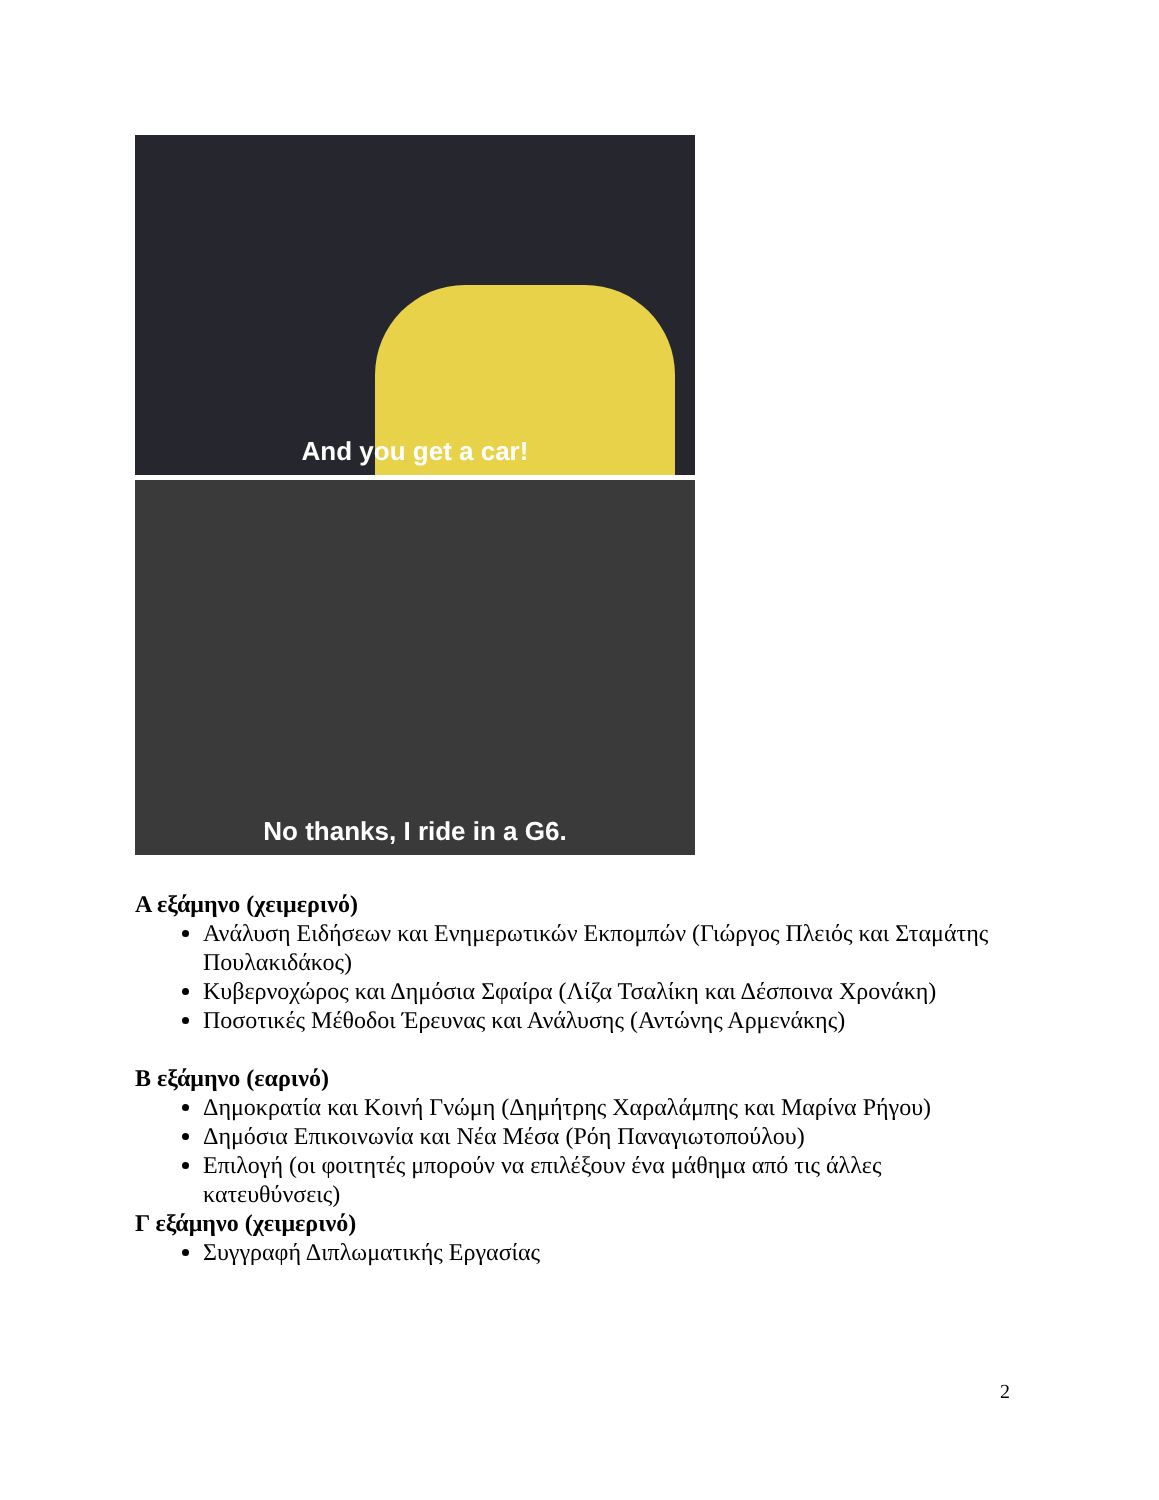And you get a car!
No thanks, I ride in a G6.
Α εξάμηνο (χειμερινό)
Ανάλυση Ειδήσεων και Ενημερωτικών Εκπομπών (Γιώργος Πλειός και Σταμάτης Πουλακιδάκος)
Κυβερνοχώρος και Δημόσια Σφαίρα (Λίζα Τσαλίκη και Δέσποινα Χρονάκη)
Ποσοτικές Μέθοδοι Έρευνας και Ανάλυσης (Αντώνης Αρμενάκης)
Β εξάμηνο (εαρινό)
Δημοκρατία και Κοινή Γνώμη (Δημήτρης Χαραλάμπης και Μαρίνα Ρήγου)
Δημόσια Επικοινωνία και Νέα Μέσα (Ρόη Παναγιωτοπούλου)
Επιλογή (οι φοιτητές μπορούν να επιλέξουν ένα μάθημα από τις άλλες κατευθύνσεις)
Γ εξάμηνο (χειμερινό)
Συγγραφή Διπλωματικής Εργασίας
2